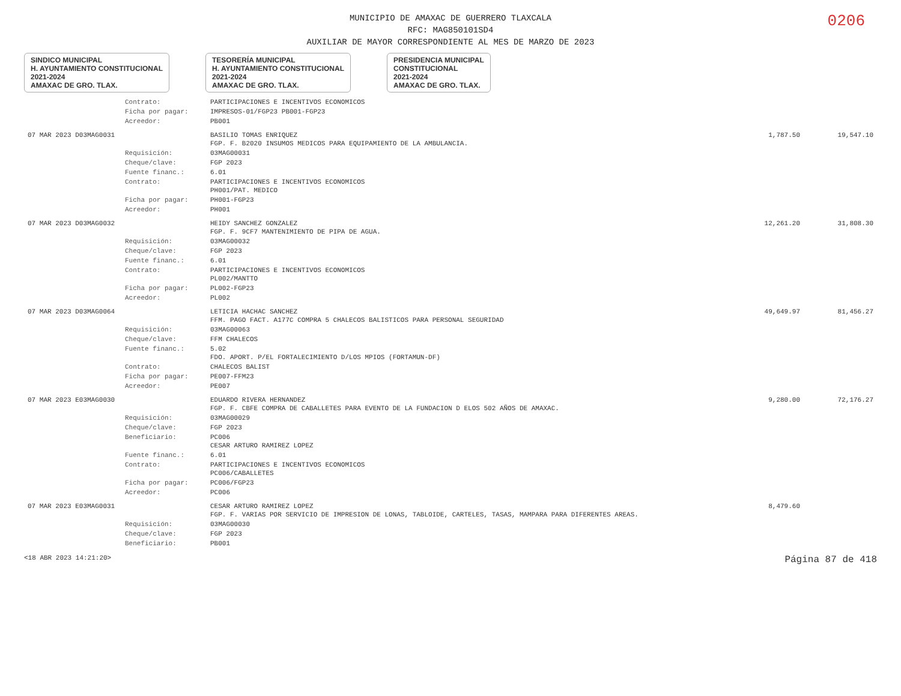0206
MUNICIPIO DE AMAXAC DE GUERRERO TLAXCALA
RFC: MAG850101SD4
AUXILIAR DE MAYOR CORRESPONDIENTE AL MES DE MARZO DE 2023
SINDICO MUNICIPAL
H. AYUNTAMIENTO CONSTITUCIONAL
2021-2024
AMAXAC DE GRO. TLAX.
TESORERÍA MUNICIPAL
H. AYUNTAMIENTO CONSTITUCIONAL
2021-2024
AMAXAC DE GRO. TLAX.
PRESIDENCIA MUNICIPAL
CONSTITUCIONAL
2021-2024
AMAXAC DE GRO. TLAX.
| | Contrato: | PARTICIPACIONES E INCENTIVOS ECONOMICOS | | |
| | Ficha por pagar: | IMPRESOS-01/FGP23 PB001-FGP23 | | |
| | Acreedor: | PB001 | | |
| 07 MAR 2023 D03MAG0031 | | BASILIO TOMAS ENRIQUEZ FGP. F. B2020 INSUMOS MEDICOS PARA EQUIPAMIENTO DE LA AMBULANCIA. | 1,787.50 | 19,547.10 |
| | Requisición: | 03MAG00031 | | |
| | Cheque/clave: | FGP 2023 | | |
| | Fuente financ.: | 6.01 | | |
| | Contrato: | PARTICIPACIONES E INCENTIVOS ECONOMICOS PH001/PAT. MEDICO | | |
| | Ficha por pagar: | PH001-FGP23 | | |
| | Acreedor: | PH001 | | |
| 07 MAR 2023 D03MAG0032 | | HEIDY SANCHEZ GONZALEZ FGP. F. 9CF7 MANTENIMIENTO DE PIPA DE AGUA. | 12,261.20 | 31,808.30 |
| | Requisición: | 03MAG00032 | | |
| | Cheque/clave: | FGP 2023 | | |
| | Fuente financ.: | 6.01 | | |
| | Contrato: | PARTICIPACIONES E INCENTIVOS ECONOMICOS PL002/MANTTO | | |
| | Ficha por pagar: | PL002-FGP23 | | |
| | Acreedor: | PL002 | | |
| 07 MAR 2023 D03MAG0064 | | LETICIA HACHAC SANCHEZ FFM. PAGO FACT. A177C COMPRA 5 CHALECOS BALISTICOS PARA PERSONAL SEGURIDAD | 49,649.97 | 81,456.27 |
| | Requisición: | 03MAG00063 | | |
| | Cheque/clave: | FFM CHALECOS | | |
| | Fuente financ.: | 5.02 FDO. APORT. P/EL FORTALECIMIENTO D/LOS MPIOS (FORTAMUN-DF) | | |
| | Contrato: | CHALECOS BALIST | | |
| | Ficha por pagar: | PE007-FFM23 | | |
| | Acreedor: | PE007 | | |
| 07 MAR 2023 E03MAG0030 | | EDUARDO RIVERA HERNANDEZ FGP. F. CBFE COMPRA DE CABALLETES PARA EVENTO DE LA FUNDACION D ELOS 502 AÑOS DE AMAXAC. | 9,280.00 | 72,176.27 |
| | Requisición: | 03MAG00029 | | |
| | Cheque/clave: | FGP 2023 | | |
| | Beneficiario: | PC006 CESAR ARTURO RAMIREZ LOPEZ | | |
| | Fuente financ.: | 6.01 | | |
| | Contrato: | PARTICIPACIONES E INCENTIVOS ECONOMICOS PC006/CABALLETES | | |
| | Ficha por pagar: | PC006/FGP23 | | |
| | Acreedor: | PC006 | | |
| 07 MAR 2023 E03MAG0031 | | CESAR ARTURO RAMIREZ LOPEZ FGP. F. VARIAS POR SERVICIO DE IMPRESION DE LONAS, TABLOIDE, CARTELES, TASAS, MAMPARA PARA DIFERENTES AREAS. | 8,479.60 | |
| | Requisición: | 03MAG00030 | | |
| | Cheque/clave: | FGP 2023 | | |
| | Beneficiario: | PB001 | | |
<18 ABR 2023 14:21:20> Página 87 de 418